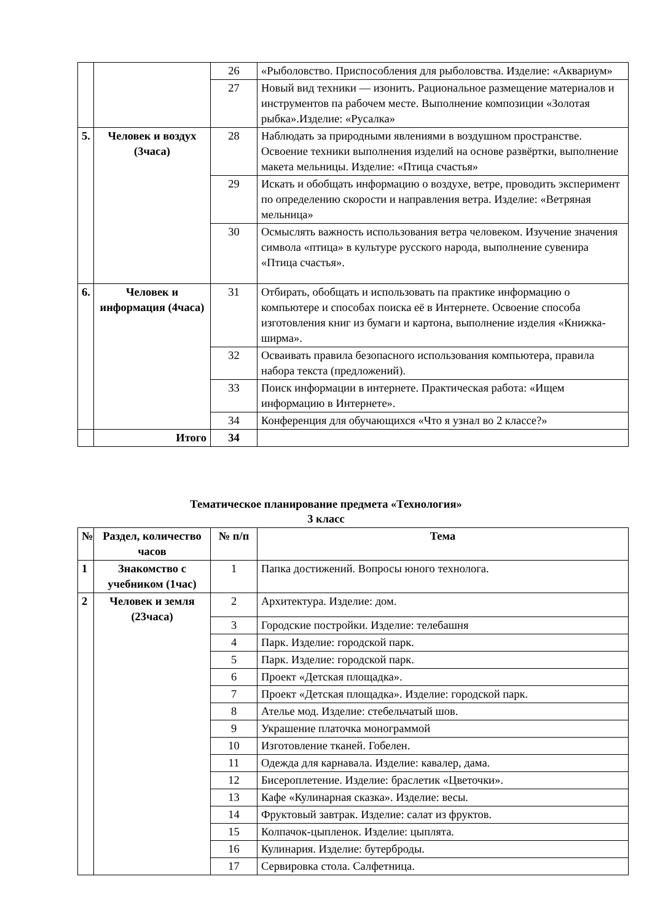| | | 26 | «Рыболовство. Приспособления для рыболовства. Изделие: «Аквариум» |
| | | 27 | Новый вид техники — изонить. Рациональное размещение материалов и инструментов па рабочем месте. Выполнение композиции «Золотая рыбка».Изделие: «Русалка» |
| 5. | Человек и воздух (3часа) | 28 | Наблюдать за природными явлениями в воздушном пространстве. Освоение техники выполнения изделий на основе развёртки, выполнение макета мельницы. Изделие: «Птица счастья» |
| | | 29 | Искать и обобщать информацию о воздухе, ветре, проводить эксперимент по определению скорости и направления ветра. Изделие: «Ветряная мельница» |
| | | 30 | Осмыслять важность использования ветра человеком. Изучение значения символа «птица» в культуре русского народа, выполнение сувенира «Птица счастья». |
| 6. | Человек и информация (4часа) | 31 | Отбирать, обобщать и использовать па практике информацию о компьютере и способах поиска её в Интернете. Освоение способа изготовления книг из бумаги и картона, выполнение изделия «Книжка-ширма». |
| | | 32 | Осваивать правила безопасного использования компьютера, правила набора текста (предложений). |
| | | 33 | Поиск информации в интернете. Практическая работа: «Ищем информацию в Интернете». |
| | | 34 | Конференция для обучающихся «Что я узнал во 2 классе?» |
| | Итого | 34 | |
Тематическое планирование предмета «Технология»
3 класс
| № | Раздел, количество часов | № п/п | Тема |
| --- | --- | --- | --- |
| 1 | Знакомство с учебником (1час) | 1 | Папка достижений. Вопросы юного технолога. |
| 2 | Человек и земля (23часа) | 2 | Архитектура. Изделие: дом. |
| | | 3 | Городские постройки. Изделие: телебашня |
| | | 4 | Парк. Изделие: городской парк. |
| | | 5 | Парк. Изделие: городской парк. |
| | | 6 | Проект «Детская площадка». |
| | | 7 | Проект «Детская площадка». Изделие: городской парк. |
| | | 8 | Ателье мод. Изделие: стебельчатый шов. |
| | | 9 | Украшение платочка монограммой |
| | | 10 | Изготовление тканей. Гобелен. |
| | | 11 | Одежда для карнавала. Изделие: кавалер, дама. |
| | | 12 | Бисероплетение. Изделие: браслетик «Цветочки». |
| | | 13 | Кафе «Кулинарная сказка». Изделие: весы. |
| | | 14 | Фруктовый завтрак. Изделие: салат из фруктов. |
| | | 15 | Колпачок-цыпленок. Изделие: цыплята. |
| | | 16 | Кулинария. Изделие: бутерброды. |
| | | 17 | Сервировка стола. Салфетница. |